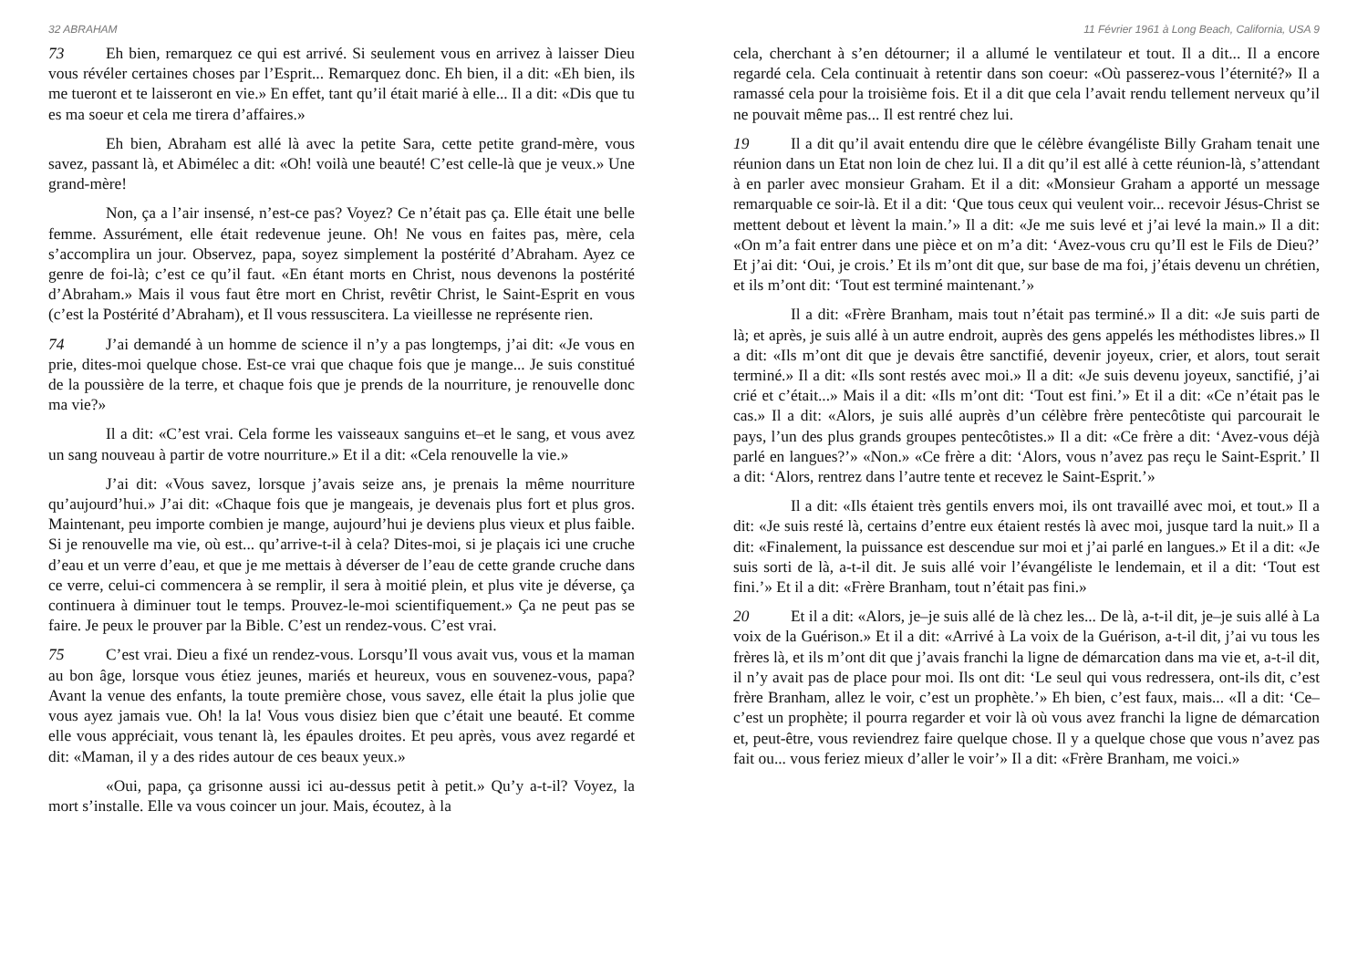32 ABRAHAM
73 Eh bien, remarquez ce qui est arrivé. Si seulement vous en arrivez à laisser Dieu vous révéler certaines choses par l’Esprit... Remarquez donc. Eh bien, il a dit: «Eh bien, ils me tueront et te laisseront en vie.» En effet, tant qu’il était marié à elle... Il a dit: «Dis que tu es ma soeur et cela me tirera d’affaires.»
Eh bien, Abraham est allé là avec la petite Sara, cette petite grand-mère, vous savez, passant là, et Abimélec a dit: «Oh! voilà une beauté! C’est celle-là que je veux.» Une grand-mère!
Non, ça a l’air insensé, n’est-ce pas? Voyez? Ce n’était pas ça. Elle était une belle femme. Assurément, elle était redevenue jeune. Oh! Ne vous en faites pas, mère, cela s’accomplira un jour. Observez, papa, soyez simplement la postérité d’Abraham. Ayez ce genre de foi-là; c’est ce qu’il faut. «En étant morts en Christ, nous devenons la postérité d’Abraham.» Mais il vous faut être mort en Christ, revêtir Christ, le Saint-Esprit en vous (c’est la Postérité d’Abraham), et Il vous ressuscitera. La vieillesse ne représente rien.
74 J’ai demandé à un homme de science il n’y a pas longtemps, j’ai dit: «Je vous en prie, dites-moi quelque chose. Est-ce vrai que chaque fois que je mange... Je suis constitué de la poussière de la terre, et chaque fois que je prends de la nourriture, je renouvelle donc ma vie?»
Il a dit: «C’est vrai. Cela forme les vaisseaux sanguins et–et le sang, et vous avez un sang nouveau à partir de votre nourriture.» Et il a dit: «Cela renouvelle la vie.»
J’ai dit: «Vous savez, lorsque j’avais seize ans, je prenais la même nourriture qu’aujourd’hui.» J’ai dit: «Chaque fois que je mangeais, je devenais plus fort et plus gros. Maintenant, peu importe combien je mange, aujourd’hui je deviens plus vieux et plus faible. Si je renouvelle ma vie, où est... qu’arrive-t-il à cela? Dites-moi, si je plaçais ici une cruche d’eau et un verre d’eau, et que je me mettais à déverser de l’eau de cette grande cruche dans ce verre, celui-ci commencera à se remplir, il sera à moitié plein, et plus vite je déverse, ça continuera à diminuer tout le temps. Prouvez-le-moi scientifiquement.» Ça ne peut pas se faire. Je peux le prouver par la Bible. C’est un rendez-vous. C’est vrai.
75 C’est vrai. Dieu a fixé un rendez-vous. Lorsqu’Il vous avait vus, vous et la maman au bon âge, lorsque vous étiez jeunes, mariés et heureux, vous en souvenez-vous, papa? Avant la venue des enfants, la toute première chose, vous savez, elle était la plus jolie que vous ayez jamais vue. Oh! la la! Vous vous disiez bien que c’était une beauté. Et comme elle vous appréciait, vous tenant là, les épaules droites. Et peu après, vous avez regardé et dit: «Maman, il y a des rides autour de ces beaux yeux.»
«Oui, papa, ça grisonne aussi ici au-dessus petit à petit.» Qu’y a-t-il? Voyez, la mort s’installe. Elle va vous coincer un jour. Mais, écoutez, à la
11 Février 1961 à Long Beach, California, USA 9
cela, cherchant à s’en détourner; il a allumé le ventilateur et tout. Il a dit... Il a encore regardé cela. Cela continuait à retentir dans son coeur: «Où passerez-vous l’éternité?» Il a ramassé cela pour la troisième fois. Et il a dit que cela l’avait rendu tellement nerveux qu’il ne pouvait même pas... Il est rentré chez lui.
19 Il a dit qu’il avait entendu dire que le célèbre évangéliste Billy Graham tenait une réunion dans un Etat non loin de chez lui. Il a dit qu’il est allé à cette réunion-là, s’attendant à en parler avec monsieur Graham. Et il a dit: «Monsieur Graham a apporté un message remarquable ce soir-là. Et il a dit: ‘Que tous ceux qui veulent voir... recevoir Jésus-Christ se mettent debout et lèvent la main.’» Il a dit: «Je me suis levé et j’ai levé la main.» Il a dit: «On m’a fait entrer dans une pièce et on m’a dit: ‘Avez-vous cru qu’Il est le Fils de Dieu?’ Et j’ai dit: ‘Oui, je crois.’ Et ils m’ont dit que, sur base de ma foi, j’étais devenu un chrétien, et ils m’ont dit: ‘Tout est terminé maintenant.’»
Il a dit: «Frère Branham, mais tout n’était pas terminé.» Il a dit: «Je suis parti de là; et après, je suis allé à un autre endroit, auprès des gens appelés les méthodistes libres.» Il a dit: «Ils m’ont dit que je devais être sanctifié, devenir joyeux, crier, et alors, tout serait terminé.» Il a dit: «Ils sont restés avec moi.» Il a dit: «Je suis devenu joyeux, sanctifié, j’ai crié et c’était...» Mais il a dit: «Ils m’ont dit: ‘Tout est fini.’» Et il a dit: «Ce n’était pas le cas.» Il a dit: «Alors, je suis allé auprès d’un célèbre frère pentecôtiste qui parcourait le pays, l’un des plus grands groupes pentecôtistes.» Il a dit: «Ce frère a dit: ‘Avez-vous déjà parlé en langues?’» «Non.» «Ce frère a dit: ‘Alors, vous n’avez pas reçu le Saint-Esprit.’ Il a dit: ‘Alors, rentrez dans l’autre tente et recevez le Saint-Esprit.’»
Il a dit: «Ils étaient très gentils envers moi, ils ont travaillé avec moi, et tout.» Il a dit: «Je suis resté là, certains d’entre eux étaient restés là avec moi, jusque tard la nuit.» Il a dit: «Finalement, la puissance est descendue sur moi et j’ai parlé en langues.» Et il a dit: «Je suis sorti de là, a-t-il dit. Je suis allé voir l’évangéliste le lendemain, et il a dit: ‘Tout est fini.’» Et il a dit: «Frère Branham, tout n’était pas fini.»
20 Et il a dit: «Alors, je–je suis allé de là chez les... De là, a-t-il dit, je–je suis allé à La voix de la Guérison.» Et il a dit: «Arrivé à La voix de la Guérison, a-t-il dit, j’ai vu tous les frères là, et ils m’ont dit que j’avais franchi la ligne de démarcation dans ma vie et, a-t-il dit, il n’y avait pas de place pour moi. Ils ont dit: ‘Le seul qui vous redressera, ont-ils dit, c’est frère Branham, allez le voir, c’est un prophète.’» Eh bien, c’est faux, mais... «Il a dit: ‘Ce–c’est un prophète; il pourra regarder et voir là où vous avez franchi la ligne de démarcation et, peut-être, vous reviendrez faire quelque chose. Il y a quelque chose que vous n’avez pas fait ou... vous feriez mieux d’aller le voir’» Il a dit: «Frère Branham, me voici.»